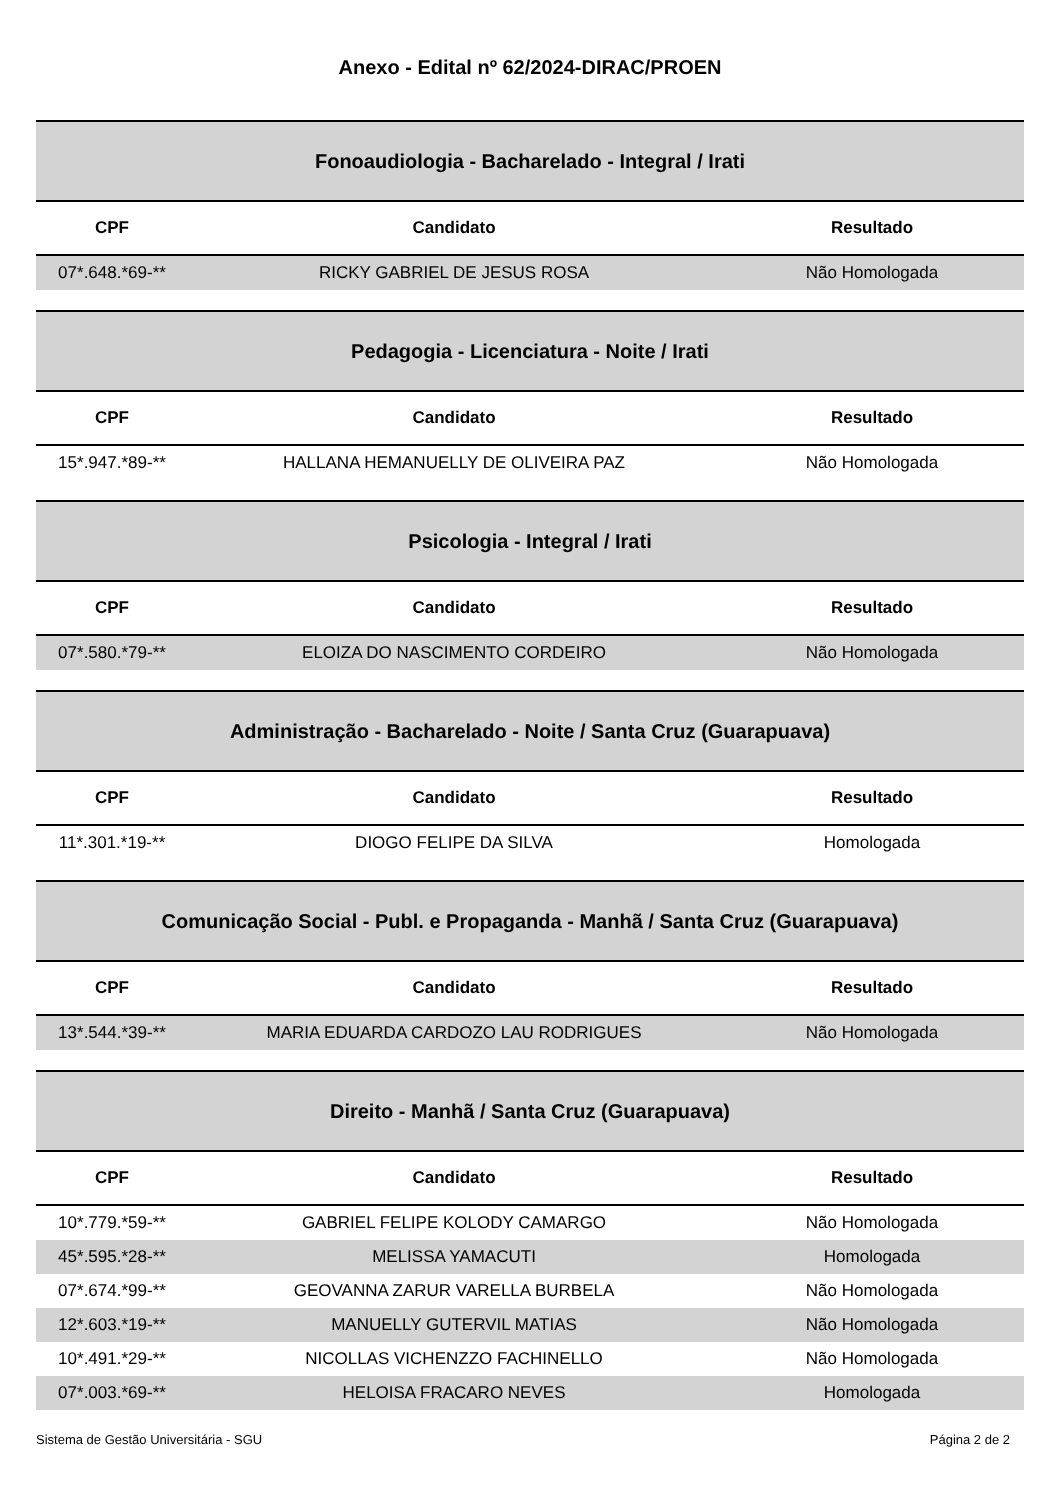Anexo - Edital nº 62/2024-DIRAC/PROEN
Fonoaudiologia - Bacharelado - Integral / Irati
| CPF | Candidato | Resultado |
| --- | --- | --- |
| 07*.648.*69-** | RICKY GABRIEL DE JESUS ROSA | Não Homologada |
Pedagogia - Licenciatura - Noite / Irati
| CPF | Candidato | Resultado |
| --- | --- | --- |
| 15*.947.*89-** | HALLANA HEMANUELLY DE OLIVEIRA PAZ | Não Homologada |
Psicologia - Integral / Irati
| CPF | Candidato | Resultado |
| --- | --- | --- |
| 07*.580.*79-** | ELOIZA DO NASCIMENTO CORDEIRO | Não Homologada |
Administração - Bacharelado - Noite / Santa Cruz (Guarapuava)
| CPF | Candidato | Resultado |
| --- | --- | --- |
| 11*.301.*19-** | DIOGO FELIPE DA SILVA | Homologada |
Comunicação Social - Publ. e Propaganda - Manhã / Santa Cruz (Guarapuava)
| CPF | Candidato | Resultado |
| --- | --- | --- |
| 13*.544.*39-** | MARIA EDUARDA CARDOZO LAU RODRIGUES | Não Homologada |
Direito - Manhã / Santa Cruz (Guarapuava)
| CPF | Candidato | Resultado |
| --- | --- | --- |
| 10*.779.*59-** | GABRIEL FELIPE KOLODY CAMARGO | Não Homologada |
| 45*.595.*28-** | MELISSA YAMACUTI | Homologada |
| 07*.674.*99-** | GEOVANNA ZARUR VARELLA BURBELA | Não Homologada |
| 12*.603.*19-** | MANUELLY GUTERVIL MATIAS | Não Homologada |
| 10*.491.*29-** | NICOLLAS VICHENZZO FACHINELLO | Não Homologada |
| 07*.003.*69-** | HELOISA FRACARO NEVES | Homologada |
Sistema de Gestão Universitária - SGU Página 2 de 2